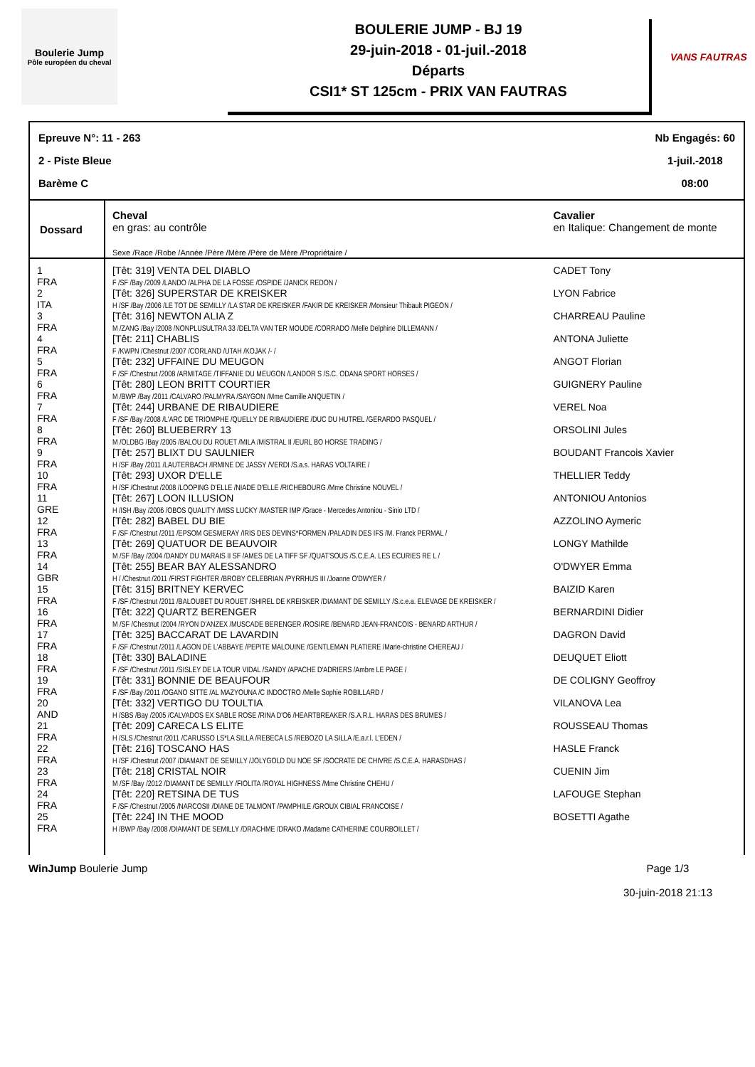Boulerie Jump
Pôle européen du cheval
BOULERIE JUMP - BJ 19
29-juin-2018 - 01-juil.-2018
Départs
CSI1* ST 125cm - PRIX VAN FAUTRAS
VANS FAUTRAS
Epreuve N°: 11 - 263
2 - Piste Bleue
Barème C
Nb Engagés: 60
1-juil.-2018
08:00
| Dossard | Cheval en gras: au contrôle Sexe /Race /Robe /Année /Père /Mère /Père de Mère /Propriétaire / | Cavalier en Italique: Changement de monte |
| 1 FRA | [Têt: 319] VENTA DEL DIABLO F /SF /Bay /2009 /LANDO /ALPHA DE LA FOSSE /OSPIDE /JANICK REDON / | CADET Tony |
| 2 ITA | [Têt: 326] SUPERSTAR DE KREISKER H /SF /Bay /2006 /LE TOT DE SEMILLY /LA STAR DE KREISKER /FAKIR DE KREISKER /Monsieur Thibault PIGEON / | LYON Fabrice |
| 3 FRA | [Têt: 316] NEWTON ALIA Z M /ZANG /Bay /2008 /NONPLUSULTRA 33 /DELTA VAN TER MOUDE /CORRADO /Melle Delphine DILLEMANN / | CHARREAU Pauline |
| 4 FRA | [Têt: 211] CHABLIS F /KWPN /Chestnut /2007 /CORLAND /UTAH /KOJAK /- / | ANTONA Juliette |
| 5 FRA | [Têt: 232] UFFAINE DU MEUGON F /SF /Chestnut /2008 /ARMITAGE /TIFFANIE DU MEUGON /LANDOR S /S.C. ODANA SPORT HORSES / | ANGOT Florian |
| 6 FRA | [Têt: 280] LEON BRITT COURTIER M /BWP /Bay /2011 /CALVARO /PALMYRA /SAYGON /Mme Camille ANQUETIN / | GUIGNERY Pauline |
| 7 FRA | [Têt: 244] URBANE DE RIBAUDIERE F /SF /Bay /2008 /L'ARC DE TRIOMPHE /QUELLY DE RIBAUDIERE /DUC DU HUTREL /GERARDO PASQUEL / | VEREL Noa |
| 8 FRA | [Têt: 260] BLUEBERRY 13 M /OLDBG /Bay /2005 /BALOU DU ROUET /MILA /MISTRAL II /EURL BO HORSE TRADING / | ORSOLINI Jules |
| 9 FRA | [Têt: 257] BLIXT DU SAULNIER H /SF /Bay /2011 /LAUTERBACH /IRMINE DE JASSY /VERDI /S.a.s. HARAS VOLTAIRE / | BOUDANT Francois Xavier |
| 10 FRA | [Têt: 293] UXOR D'ELLE H /SF /Chestnut /2008 /LOOPING D'ELLE /NIADE D'ELLE /RICHEBOURG /Mme Christine NOUVEL / | THELLIER Teddy |
| 11 GRE | [Têt: 267] LOON ILLUSION H /ISH /Bay /2006 /OBOS QUALITY /MISS LUCKY /MASTER IMP /Grace - Mercedes Antoniou - Sinio LTD / | ANTONIOU Antonios |
| 12 FRA | [Têt: 282] BABEL DU BIE F /SF /Chestnut /2011 /EPSOM GESMERAY /IRIS DES DEVINS*FORMEN /PALADIN DES IFS /M. Franck PERMAL / | AZZOLINO Aymeric |
| 13 FRA | [Têt: 269] QUATUOR DE BEAUVOIR M /SF /Bay /2004 /DANDY DU MARAIS II SF /AMES DE LA TIFF SF /QUAT'SOUS /S.C.E.A. LES ECURIES RE L / | LONGY Mathilde |
| 14 GBR | [Têt: 255] BEAR BAY ALESSANDRO H / /Chestnut /2011 /FIRST FIGHTER /BROBY CELEBRIAN /PYRRHUS III /Joanne O'DWYER / | O'DWYER Emma |
| 15 FRA | [Têt: 315] BRITNEY KERVEC F /SF /Chestnut /2011 /BALOUBET DU ROUET /SHIREL DE KREISKER /DIAMANT DE SEMILLY /S.c.e.a. ELEVAGE DE KREISKER / | BAIZID Karen |
| 16 FRA | [Têt: 322] QUARTZ BERENGER M /SF /Chestnut /2004 /RYON D'ANZEX /MUSCADE BERENGER /ROSIRE /BENARD JEAN-FRANCOIS - BENARD ARTHUR / | BERNARDINI Didier |
| 17 FRA | [Têt: 325] BACCARAT DE LAVARDIN F /SF /Chestnut /2011 /LAGON DE L'ABBAYE /PEPITE MALOUINE /GENTLEMAN PLATIERE /Marie-christine CHEREAU / | DAGRON David |
| 18 FRA | [Têt: 330] BALADINE F /SF /Chestnut /2011 /SISLEY DE LA TOUR VIDAL /SANDY /APACHE D'ADRIERS /Ambre LE PAGE / | DEUQUET Eliott |
| 19 FRA | [Têt: 331] BONNIE DE BEAUFOUR F /SF /Bay /2011 /OGANO SITTE /AL MAZYOUNA /C INDOCTRO /Melle Sophie ROBILLARD / | DE COLIGNY Geoffroy |
| 20 AND | [Têt: 332] VERTIGO DU TOULTIA H /SBS /Bay /2005 /CALVADOS EX SABLE ROSE /RINA D'O6 /HEARTBREAKER /S.A.R.L. HARAS DES BRUMES / | VILANOVA Lea |
| 21 FRA | [Têt: 209] CARECA LS ELITE H /SLS /Chestnut /2011 /CARUSSO LS*LA SILLA /REBECA LS /REBOZO LA SILLA /E.a.r.l. L'EDEN / | ROUSSEAU Thomas |
| 22 FRA | [Têt: 216] TOSCANO HAS H /SF /Chestnut /2007 /DIAMANT DE SEMILLY /JOLYGOLD DU NOE SF /SOCRATE DE CHIVRE /S.C.E.A. HARASDHAS / | HASLE Franck |
| 23 FRA | [Têt: 218] CRISTAL NOIR M /SF /Bay /2012 /DIAMANT DE SEMILLY /FIOLITA /ROYAL HIGHNESS /Mme Christine CHEHU / | CUENIN Jim |
| 24 FRA | [Têt: 220] RETSINA DE TUS F /SF /Chestnut /2005 /NARCOSII /DIANE DE TALMONT /PAMPHILE /GROUX CIBIAL FRANCOISE / | LAFOUGE Stephan |
| 25 FRA | [Têt: 224] IN THE MOOD H /BWP /Bay /2008 /DIAMANT DE SEMILLY /DRACHME /DRAKO /Madame CATHERINE COURBOILLET / | BOSETTI Agathe |
WinJump Boulerie Jump Page 1/3
30-juin-2018 21:13